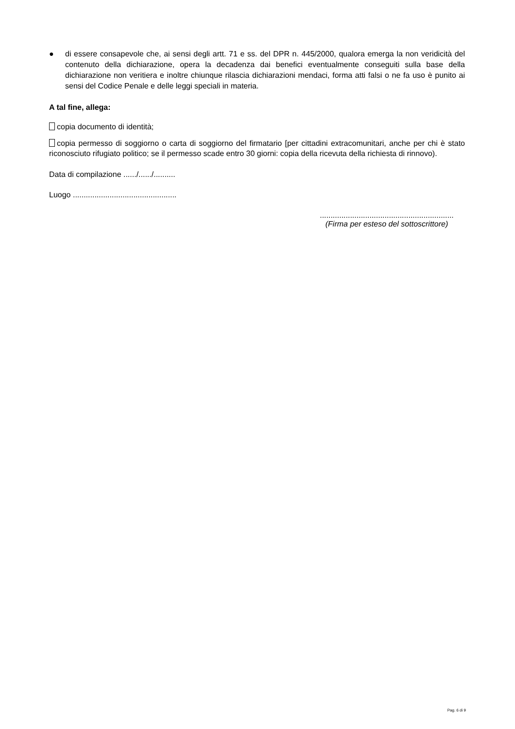● di essere consapevole che, ai sensi degli artt. 71 e ss. del DPR n. 445/2000, qualora emerga la non veridicità del contenuto della dichiarazione, opera la decadenza dai benefici eventualmente conseguiti sulla base della dichiarazione non veritiera e inoltre chiunque rilascia dichiarazioni mendaci, forma atti falsi o ne fa uso è punito ai sensi del Codice Penale e delle leggi speciali in materia.
A tal fine, allega:
copia documento di identità;
copia permesso di soggiorno o carta di soggiorno del firmatario [per cittadini extracomunitari, anche per chi è stato riconosciuto rifugiato politico; se il permesso scade entro 30 giorni: copia della ricevuta della richiesta di rinnovo).
Data di compilazione ....../....../..........
Luogo ................................................
..............................................................
(Firma per esteso del sottoscrittore)
Pag. 6 di 9